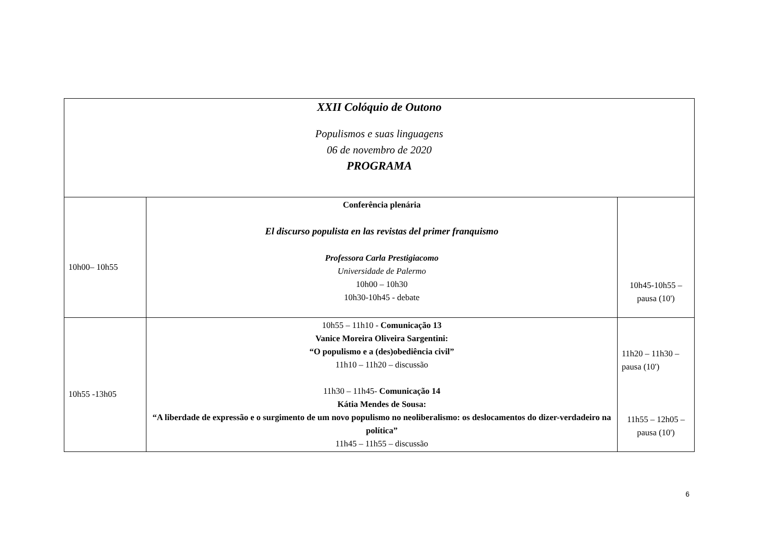| XXII Colóquio de Outono Populismos e suas linguagens 06 de novembro de 2020 PROGRAMA | | |
| 10h00– 10h55 | Conferência plenária El discurso populista en las revistas del primer franquismo Professora Carla Prestigiacomo Universidade de Palermo 10h00 – 10h30 10h30-10h45 - debate | 10h45-10h55 – pausa (10') |
| 10h55 -13h05 | 10h55 – 11h10 - Comunicação 13 Vanice Moreira Oliveira Sargentini: “O populismo e a (des)obediência civil” 11h10 – 11h20 – discussão 11h30 – 11h45- Comunicação 14 Kátia Mendes de Sousa: “A liberdade de expressão e o surgimento de um novo populismo no neoliberalismo: os deslocamentos do dizer-verdadeiro na política” 11h45 – 11h55 – discussão | 11h20 – 11h30 – pausa (10') 11h55 – 12h05 – pausa (10') |
6